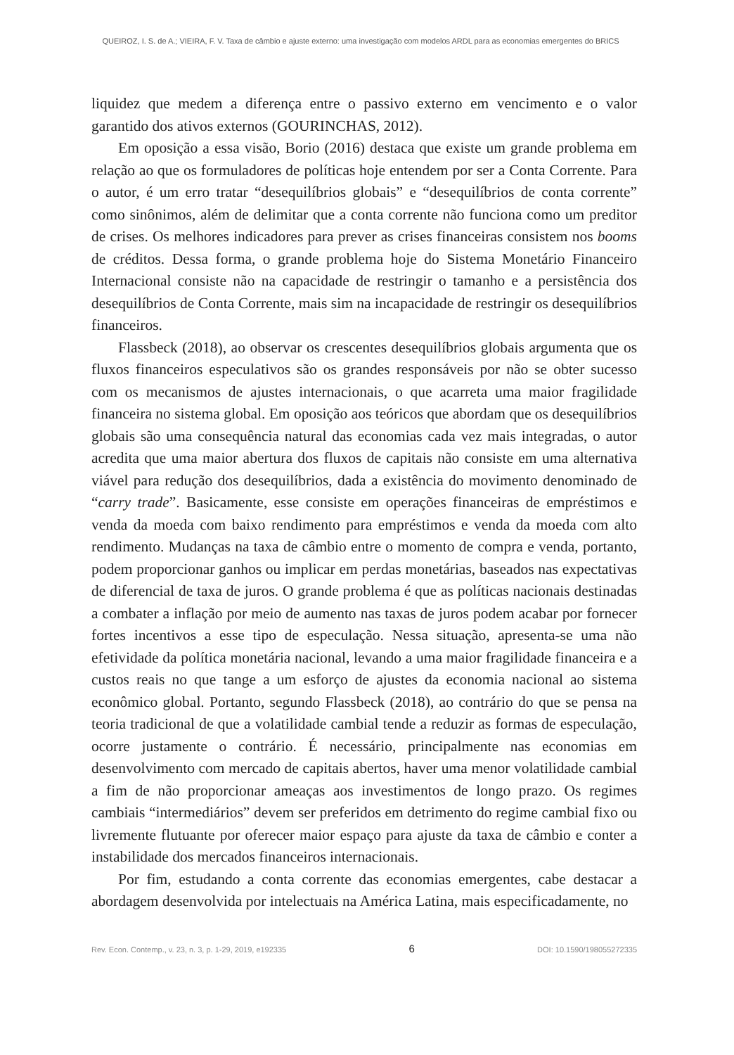QUEIROZ, I. S. de A.; VIEIRA, F. V. Taxa de câmbio e ajuste externo: uma investigação com modelos ARDL para as economias emergentes do BRICS
liquidez que medem a diferença entre o passivo externo em vencimento e o valor garantido dos ativos externos (GOURINCHAS, 2012).
Em oposição a essa visão, Borio (2016) destaca que existe um grande problema em relação ao que os formuladores de políticas hoje entendem por ser a Conta Corrente. Para o autor, é um erro tratar “desequilíbrios globais” e “desequilíbrios de conta corrente” como sinônimos, além de delimitar que a conta corrente não funciona como um preditor de crises. Os melhores indicadores para prever as crises financeiras consistem nos booms de créditos. Dessa forma, o grande problema hoje do Sistema Monetário Financeiro Internacional consiste não na capacidade de restringir o tamanho e a persistência dos desequilíbrios de Conta Corrente, mais sim na incapacidade de restringir os desequilíbrios financeiros.
Flassbeck (2018), ao observar os crescentes desequilíbrios globais argumenta que os fluxos financeiros especulativos são os grandes responsáveis por não se obter sucesso com os mecanismos de ajustes internacionais, o que acarreta uma maior fragilidade financeira no sistema global. Em oposição aos teóricos que abordam que os desequilíbrios globais são uma consequência natural das economias cada vez mais integradas, o autor acredita que uma maior abertura dos fluxos de capitais não consiste em uma alternativa viável para redução dos desequilíbrios, dada a existência do movimento denominado de “carry trade”. Basicamente, esse consiste em operações financeiras de empréstimos e venda da moeda com baixo rendimento para empréstimos e venda da moeda com alto rendimento. Mudanças na taxa de câmbio entre o momento de compra e venda, portanto, podem proporcionar ganhos ou implicar em perdas monetárias, baseados nas expectativas de diferencial de taxa de juros. O grande problema é que as políticas nacionais destinadas a combater a inflação por meio de aumento nas taxas de juros podem acabar por fornecer fortes incentivos a esse tipo de especulação. Nessa situação, apresenta-se uma não efetividade da política monetária nacional, levando a uma maior fragilidade financeira e a custos reais no que tange a um esforço de ajustes da economia nacional ao sistema econômico global. Portanto, segundo Flassbeck (2018), ao contrário do que se pensa na teoria tradicional de que a volatilidade cambial tende a reduzir as formas de especulação, ocorre justamente o contrário. É necessário, principalmente nas economias em desenvolvimento com mercado de capitais abertos, haver uma menor volatilidade cambial a fim de não proporcionar ameaças aos investimentos de longo prazo. Os regimes cambiais “intermediários” devem ser preferidos em detrimento do regime cambial fixo ou livremente flutuante por oferecer maior espaço para ajuste da taxa de câmbio e conter a instabilidade dos mercados financeiros internacionais.
Por fim, estudando a conta corrente das economias emergentes, cabe destacar a abordagem desenvolvida por intelectuais na América Latina, mais especificadamente, no
Rev. Econ. Contemp., v. 23, n. 3, p. 1-29, 2019, e192335 6 DOI: 10.1590/198055272335